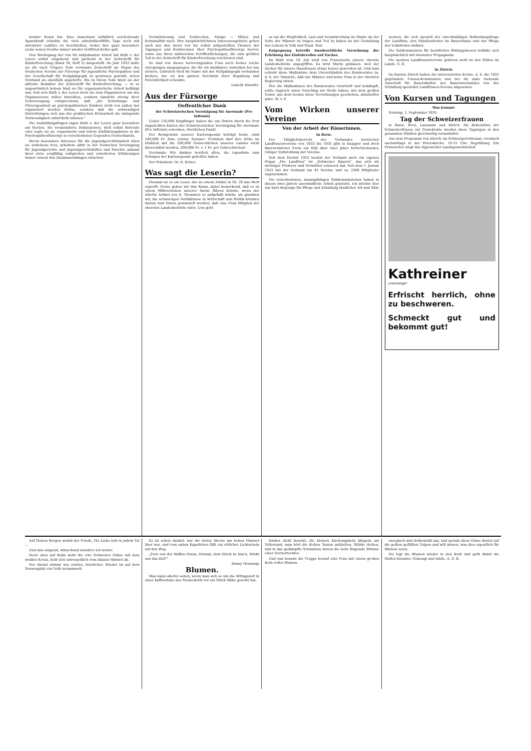bender Kunst hin. Eine manchmal unfaßlich erscheinende Spannkraft erlaubte ihr, viele arbeitsüberfüllte Tage noch mit intensiver Lektüre zu beschließen, wobei ihre ganz besondere Liebe neben Goethe immer wieder Gottfried Keller galt.
Den Werdegang der von ihr aufgebauten Arbeit hat Ruth v. der Leyen selbst eingehend und packend in der Zeitschrift für Kinderforschung (Band 38, Heft 5) dargestellt. Im Jahr 1923 hatte sie die nach Trüpers Tode verwaiste Zeitschrift als Organ des Deutschen Vereins zur Fürsorge für jugendliche Psychopathen und der Gesellschaft für Heilpädagogik zu gewinnen gewußt, deren Vorstand sie ebenfalls angehörte. Bis zu ihrem Tode blieb sie der aktivste Redaktor der Zeitschrift für Kinderforschung. — In so ungewöhnlich hohem Maß sie für organisatorische Arbeit befähigt war, ließ sich Ruth v. der Leyen doch nie zum Organisieren um des Organisierens willen hinreißen, sondern handelte streng ihrer Ueberzeugung entsprechend, daß „die Erziehungs- und Fürsorgearbeit an psychopathischen Kindern nicht von außen her organisiert werden könne, sondern daß die notwendigen Einrichtungen sich aus der praktischen Kleinarbeit als zwingende Notwendigkeit entwickeln müssen."
Die Ausbildungsfragen lagen Ruth v. der Leyen ganz besonders am Herzen. Sie veranstaltete Diskussionen, hielt selbst Referate oder regte sie an, organisierte und leitete Einführungskurse in die Psychopathenfürsorge in verschiedenen Gegenden Deutschlands.
Ihrem besondern Interesse für die Jugendgerichtsbarkeit blieb sie zeitlebens treu, arbeitete aktiv in der Deutschen Vereinigung für Jugendgerichte und Jugendgerichtshilfen und forschte anhand ihrer stets sorgfältig redigierten und erweiterten Erfahrungen immer erneut den Zusammenhängen zwischen
Verwahrlosung und Verbrechen, Anlage — Milieu und Kriminalität nach. Ihre hauptsächlichsten Interessengebiete gehen auch aus den meist von ihr selbst aufgestellten Themen der Tagungen und Konferenzen über Psychopathenfürsorge hervor, sowie aus ihren zahlreichen Veröffentlichungen, die zum größten Teil in der Zeitschrift für Kinderforschung erschienen sind.
So sind von dieser hervorragenden Frau auch hieher reiche Anregungen ausgegangen, die ihr ein dankbares Andenken bei uns sichern. Unlöslich wird ihr Name mit der Heilpädagogik verbunden bleiben, der sie den ganzen Reichtum ihrer Begabung und Persönlichkeit schenkte.
Lisbeth Hurwitz.
Aus der Fürsorge
Oeffentlicher Dank
der Schweizerischen Vereinigung für Anormale (Pro Infirmis)
Ueber 150,000 Empfänger haben die um Ostern durch die Post zugestellten Karten der Schweizerischen Vereinigung für Anormale (Pro Infirmis) erworben. Herzlichen Dank!
Der Reingewinn unserer Kartenspende beträgt heute rund 240,000 Fr. Eine schöne Summe! Trotzdem darf ihre Höhe im Hinblick auf die 200,000 Gebrechlichen unseres Landes nicht überschätzt werden: 200,000 Fr. = 1 Fr. pro Gebrechlichen!
Nochmals: Wir danken herzlich allen, die irgendwie zum Gelingen der Kartenspende geholfen haben.
Der Präsident: Dr. R. Briner.
Was sagt die Leserin?
Diesmal ist es ein Leser, der zu einem Artikel in Nr. 29 das Wort ergreift. Gerne geben wir ihm Raum, dabei bemerkend, daß es zu einem Mißverstehen unserer Sache führen könnte, wenn der zitierte Artikel von E. Thommen so aufgefaßt würde, als glaubten wir, die schwierigen Verhältnisse in Wirtschaft und Politik könnten darum zum Guten gewandelt werden, daß eine Frau Mitglied der obersten Landesbehörde wäre. Uns geht
es um die Möglichkeit, Last und Verantwortung im Staate an der Seite der Männer zu tragen und Teil zu haben an der Gestaltung des Lebens in Volk und Staat. Red.
Entgegnung betreffs bundesrätliche Verordnung der Erhöhung des Einfuhrzolles auf Zucker.
Im Blatt vom 19. Juli wird von Frauenseite unsere oberste Landesbehörde angegriffen. Es wird Sturm geblasen, weil der Zucker für unsere Hausfrauen etwas teurer geworden ist. Und man schiebt diese Maßnahme dem Unverständnis des Bundesrates zu, d. h. der Tatsache, daß nur Männer und keine Frau in der obersten Regierung sitzen.
Wer die Maßnahmen des Bundesrates verurteilt und bekämpft, sollte zugleich einen Vorschlag zur Stelle haben, wie dem großen Uebel, aus dem heraus diese Verordnungen geschehen, abzuhelfen wäre. W. v. P.
Vom Wirken unserer Vereine
Von der Arbeit der Bäuerinnen.
In Bern:
Der Tätigkeitsbericht des Verbandes bernischer Landfrauenvereine von 1933 bis 1935 gibt in knapper und doch übersichtlicher Form ein Bild über zwei Jahre fortschreitender, ruhiger Entwicklung der Vereine.
Seit dem Herbst 1932 besitzt der Verband auch ein eigenes Organ „Die Landfrau" im „Schweizer Bauern", das sich als wichtiger Förderer und Vermittler erwiesen hat. Seit dem 1. Januar 1933 hat der Verband um 42 Vereine und ca. 2300 Mitglieder zugenommen.
Die verschiedenen, mannigfaltigen Subkommissionen haben in diesen zwei Jahren unermüdliche Arbeit geleistet, ich möchte hier nur kurz diejenige für Pflege und Erhaltung ländlicher Art und Sitte
nennen, die sich speziell der zweckmäßigen Bekleidungsfrage der Landfrau, den Familienfesten im Bauernhaus und der Pflege des Volksliedes widmet.
Die Subkommission für berufliches Bildungswesen befaßte sich hauptsächlich mit intensiver Propaganda.
Die meisten Landfrauenvereine gehören wohl zu den Stillen im Lande. G. R.
In Zürich:
Im Kanton Zürich haben die interessierten Kreise, d. h. die 1932 gegründete Frauen-Kommission und der ihr nahe stehende Ausschuß für Bauernkultur des Bauernverbandes von der Gründung spezieller Landfrauen-Vereine abgesehen.
Von Kursen und Tagungen
Was kommt:
Sonntag, 1. September 1935
Tag der Schweizerfrauen
in Basel, Bern, Lausanne und Zürich. Als Bekenntnis der Schweizerfrauen zur Demokratie werden diese Tagungen in den genannten Städten gleichzeitig veranstaltet.
Aus dem Programm von Zürich: im Schwurgerichtssaal, eventuell nachmittags in der Peterskirche. 10.15 Uhr: Begrüßung. Ein Frauenchor singt das Appenzeller Landsgemeindelied.
Kathreiner
unterwegs!
Erfrischt herrlich, ohne zu beschweren.
Schmeckt gut und bekommt gut!
Auf Deinen Bergen wohnt der Friede, Die Liebe lebt in jedem Tal ...
Und also singend, wünschend wandere ich weiter.
Hoch oben auf Kulm weht die rote Schweizer Fahne mit dem weißen Kreuz, hebt sich unvergeßlich vom blauen Himmel ab.
Der Abend stimmt uns ernster, feierlicher. Wieder ist auf dem Sonnenplatz viel Volk versammelt.
Es ist schon dunkel, nur die vielen Sterne am hohen Himmel über uns, und vom nahen Kapellchen fällt ein rötlicher Lichtschein auf den Weg.
„Fern von der Waffen Graus, Heimat, dein Glück zu bau'n, Winkt uns das Ziel!"
Emmy Hennings
Blumen.
Man kann allerlei sehen, wenn man sich so um die Mittagszeit in einer Kaffeestube des Niederdorfs vor ein Stück Wähe gesetzt hat.
fenden dicht besetzt, die kleinen Kuchengabeln klingeln am Tellerrand, man hört die dicken Tassen aufstellen, Stühle rücken, und in das gedämpfte Schwatzen hinein die helle fragende Stimme einer Serviertochter.
Und nun kommt die Treppe herauf eine Frau mit einem großen Korb voller Blumen.
energisch und zielbewußt aus, und gerade diese Dame deutet auf die gelben gefüllten Tulpen und will wissen, was dies eigentlich für Blumen seien.
Sie legt die Blumen wieder in den Korb und geht damit die Stufen hinunter. Gebeugt und müde. A. D. B.